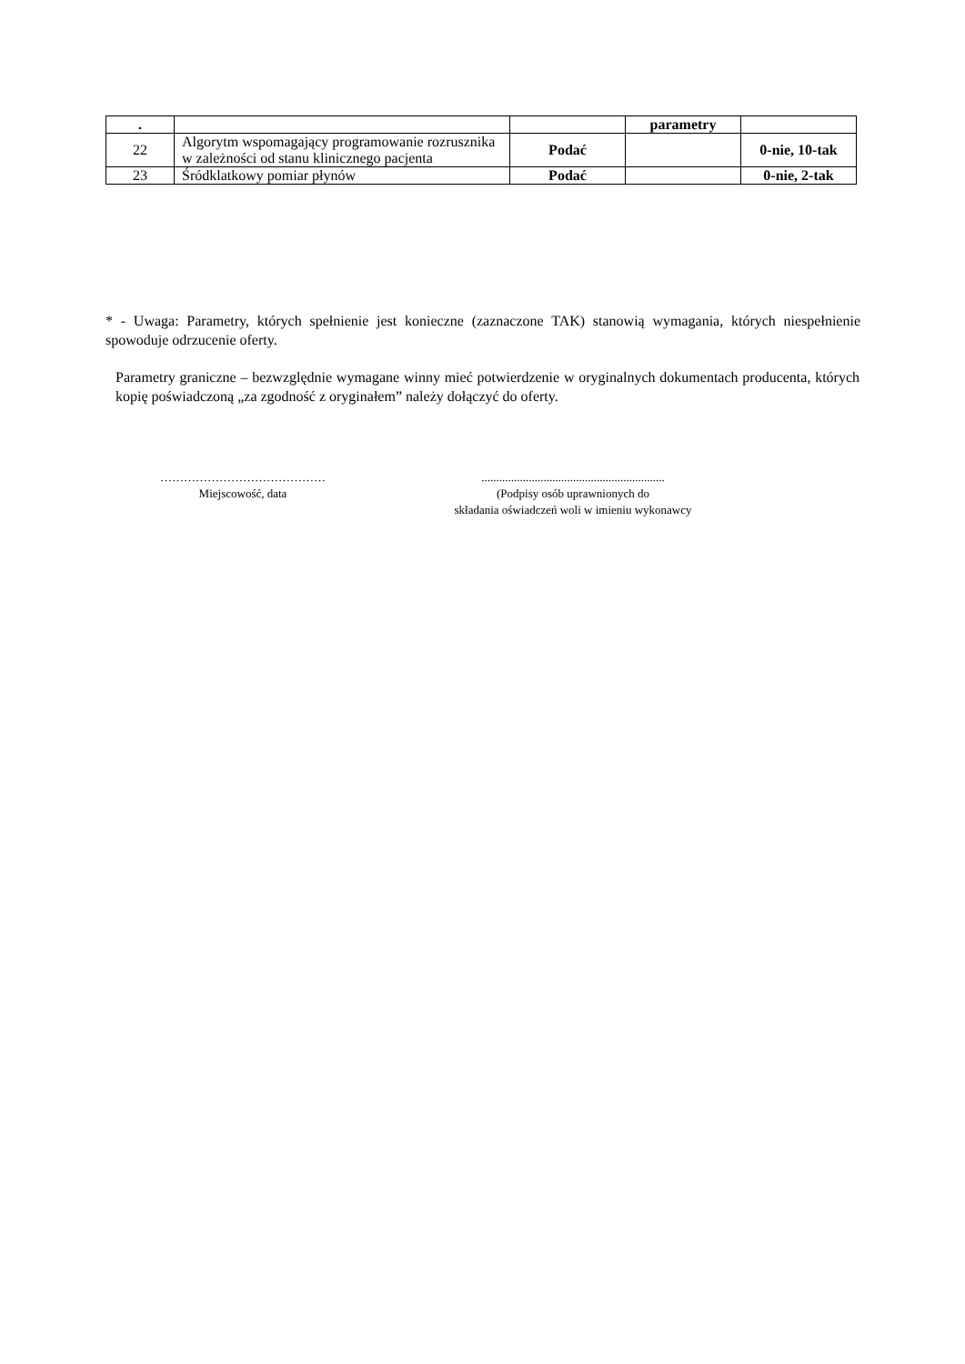| . | | | parametry | |
| 22 | Algorytm wspomagający programowanie rozrusznika w zależności od stanu klinicznego pacjenta | Podać | | 0-nie, 10-tak |
| 23 | Śródklatkowy pomiar płynów | Podać | | 0-nie, 2-tak |
* - Uwaga: Parametry, których spełnienie jest konieczne (zaznaczone TAK) stanowią wymagania, których niespełnienie spowoduje odrzucenie oferty.
Parametry graniczne – bezwzględnie wymagane winny mieć potwierdzenie w oryginalnych dokumentach producenta, których kopię poświadczoną „za zgodność z oryginałem” należy dołączyć do oferty.
……………………………………
Miejscowość, data
..............................................................
(Podpisy osób uprawnionych do
składania oświadczeń woli w imieniu wykonawcy